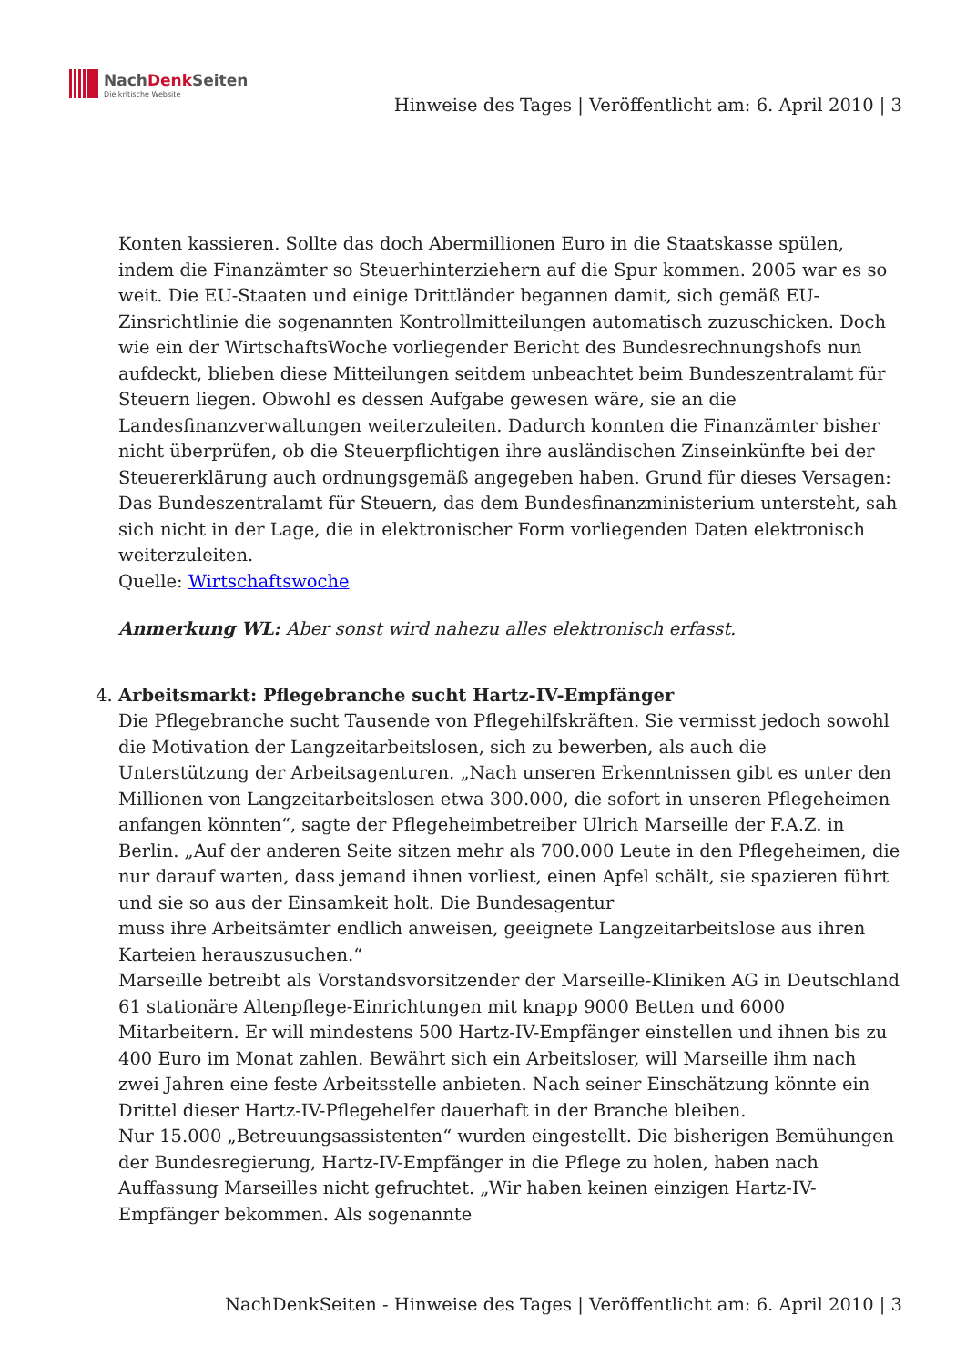NachDenk Seiten
Die kritische Website
Hinweise des Tages | Veröffentlicht am: 6. April 2010 | 3
Konten kassieren. Sollte das doch Abermillionen Euro in die Staatskasse spülen, indem die Finanzämter so Steuerhinterziehern auf die Spur kommen. 2005 war es so weit. Die EU-Staaten und einige Drittländer begannen damit, sich gemäß EU-Zinsrichtlinie die sogenannten Kontrollmitteilungen automatisch zuzuschicken. Doch wie ein der WirtschaftsWoche vorliegender Bericht des Bundesrechnungshofs nun aufdeckt, blieben diese Mitteilungen seitdem unbeachtet beim Bundeszentralamt für Steuern liegen. Obwohl es dessen Aufgabe gewesen wäre, sie an die Landesfinanzverwaltungen weiterzuleiten. Dadurch konnten die Finanzämter bisher nicht überprüfen, ob die Steuerpflichtigen ihre ausländischen Zinseinkünfte bei der Steuererklärung auch ordnungsgemäß angegeben haben. Grund für dieses Versagen: Das Bundeszentralamt für Steuern, das dem Bundesfinanzministerium untersteht, sah sich nicht in der Lage, die in elektronischer Form vorliegenden Daten elektronisch weiterzuleiten.
Quelle: Wirtschaftswoche
Anmerkung WL: Aber sonst wird nahezu alles elektronisch erfasst.
4. Arbeitsmarkt: Pflegebranche sucht Hartz-IV-Empfänger
Die Pflegebranche sucht Tausende von Pflegehilfskräften. Sie vermisst jedoch sowohl die Motivation der Langzeitarbeitslosen, sich zu bewerben, als auch die Unterstützung der Arbeitsagenturen. „Nach unseren Erkenntnissen gibt es unter den Millionen von Langzeitarbeitslosen etwa 300.000, die sofort in unseren Pflegeheimen anfangen könnten“, sagte der Pflegeheimbetreiber Ulrich Marseille der F.A.Z. in Berlin. „Auf der anderen Seite sitzen mehr als 700.000 Leute in den Pflegeheimen, die nur darauf warten, dass jemand ihnen vorliest, einen Apfel schält, sie spazieren führt und sie so aus der Einsamkeit holt. Die Bundesagentur
muss ihre Arbeitsämter endlich anweisen, geeignete Langzeitarbeitslose aus ihren Karteien herauszusuchen.“
Marseille betreibt als Vorstandsvorsitzender der Marseille-Kliniken AG in Deutschland 61 stationäre Altenpflege-Einrichtungen mit knapp 9000 Betten und 6000 Mitarbeitern. Er will mindestens 500 Hartz-IV-Empfänger einstellen und ihnen bis zu 400 Euro im Monat zahlen. Bewährt sich ein Arbeitsloser, will Marseille ihm nach zwei Jahren eine feste Arbeitsstelle anbieten. Nach seiner Einschätzung könnte ein Drittel dieser Hartz-IV-Pflegehelfer dauerhaft in der Branche bleiben.
Nur 15.000 „Betreuungsassistenten“ wurden eingestellt. Die bisherigen Bemühungen der Bundesregierung, Hartz-IV-Empfänger in die Pflege zu holen, haben nach Auffassung Marseilles nicht gefruchtet. „Wir haben keinen einzigen Hartz-IV-Empfänger bekommen. Als sogenannte
NachDenkSeiten - Hinweise des Tages | Veröffentlicht am: 6. April 2010 | 3